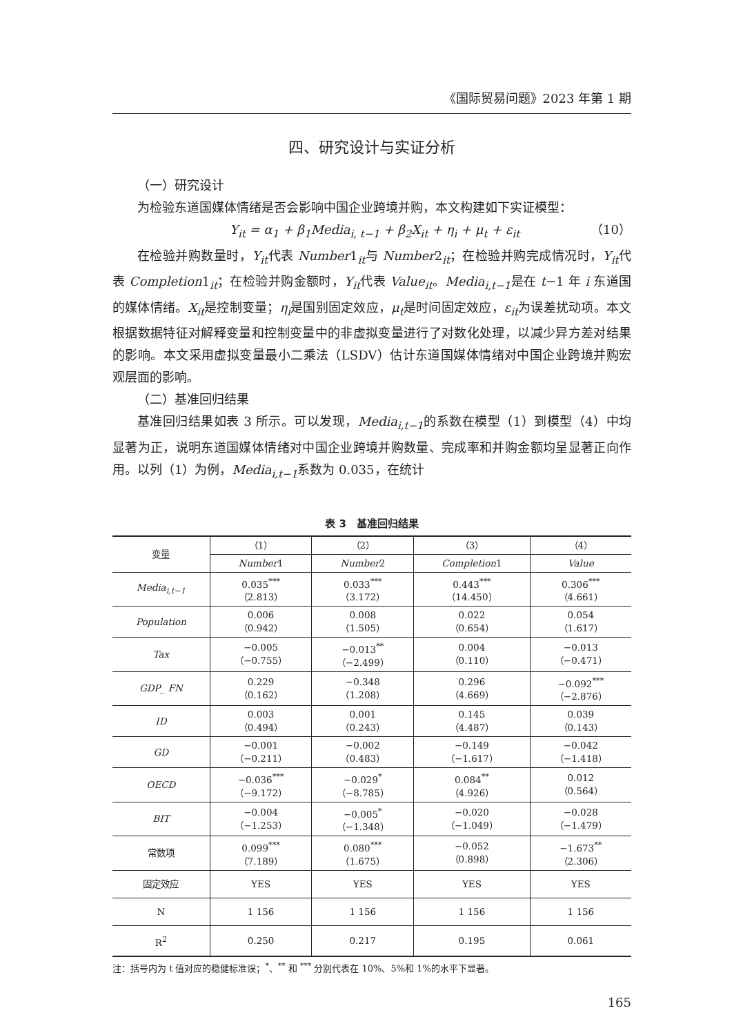《国际贸易问题》2023 年第 1 期
四、研究设计与实证分析
（一）研究设计
为检验东道国媒体情绪是否会影响中国企业跨境并购，本文构建如下实证模型：
Y<sub>it</sub> = α<sub>1</sub> + β<sub>1</sub>Media<sub>i, t−1</sub> + β<sub>2</sub>X<sub>it</sub> + η<sub>i</sub> + μ<sub>t</sub> + ε<sub>it</sub> （10）
在检验并购数量时，Y<sub>it</sub>代表 Number1<sub>it</sub>与 Number2<sub>it</sub>；在检验并购完成情况时，Y<sub>it</sub>代表 Completion1<sub>it</sub>；在检验并购金额时，Y<sub>it</sub>代表 Value<sub>it</sub>。Media<sub>i,t−1</sub>是在 t−1 年 i 东道国的媒体情绪。X<sub>it</sub>是控制变量；η<sub>i</sub>是国别固定效应，μ<sub>t</sub>是时间固定效应，ε<sub>it</sub>为误差扰动项。本文根据数据特征对解释变量和控制变量中的非虚拟变量进行了对数化处理，以减少异方差对结果的影响。本文采用虚拟变量最小二乘法（LSDV）估计东道国媒体情绪对中国企业跨境并购宏观层面的影响。
（二）基准回归结果
基准回归结果如表 3 所示。可以发现，Media<sub>i,t−1</sub>的系数在模型（1）到模型（4）中均显著为正，说明东道国媒体情绪对中国企业跨境并购数量、完成率和并购金额均呈显著正向作用。以列（1）为例，Media<sub>i,t−1</sub>系数为 0.035，在统计
表 3　基准回归结果
| 变量 | （1） | （2） | （3） | （4） |
| --- | --- | --- | --- | --- |
| | Number 1 | Number 2 | Completion 1 | Value |
| Media<sub>i,t−1</sub> | 0.035<sup>***</sup> （2.813） | 0.033<sup>***</sup> （3.172） | 0.443<sup>***</sup> （14.450） | 0.306<sup>***</sup> （4.661） |
| Population | 0.006 （0.942） | 0.008 （1.505） | 0.022 （0.654） | 0.054 （1.617） |
| Tax | −0.005 （−0.755） | −0.013<sup>**</sup> （−2.499） | 0.004 （0.110） | −0.013 （−0.471） |
| GDP_ FN | 0.229 （0.162） | −0.348 （1.208） | 0.296 （4.669） | −0.092<sup>***</sup> （−2.876） |
| ID | 0.003 （0.494） | 0.001 （0.243） | 0.145 （4.487） | 0.039 （0.143） |
| GD | −0.001 （−0.211） | −0.002 （0.483） | −0.149 （−1.617） | −0.042 （−1.418） |
| OECD | −0.036<sup>***</sup> （−9.172） | −0.029<sup>*</sup> （−8.785） | 0.084<sup>**</sup> （4.926） | 0.012 （0.564） |
| BIT | −0.004 （−1.253） | −0.005<sup>*</sup> （−1.348） | −0.020 （−1.049） | −0.028 （−1.479） |
| 常数项 | 0.099<sup>***</sup> （7.189） | 0.080<sup>***</sup> （1.675） | −0.052 （0.898） | −1.673<sup>**</sup> （2.306） |
| 固定效应 | YES | YES | YES | YES |
| N | 1 156 | 1 156 | 1 156 | 1 156 |
| R<sup>2</sup> | 0.250 | 0.217 | 0.195 | 0.061 |
注：括号内为 t 值对应的稳健标准误；<sup>*</sup>、<sup>**</sup> 和 <sup>***</sup> 分别代表在 10%、5%和 1%的水平下显著。
165